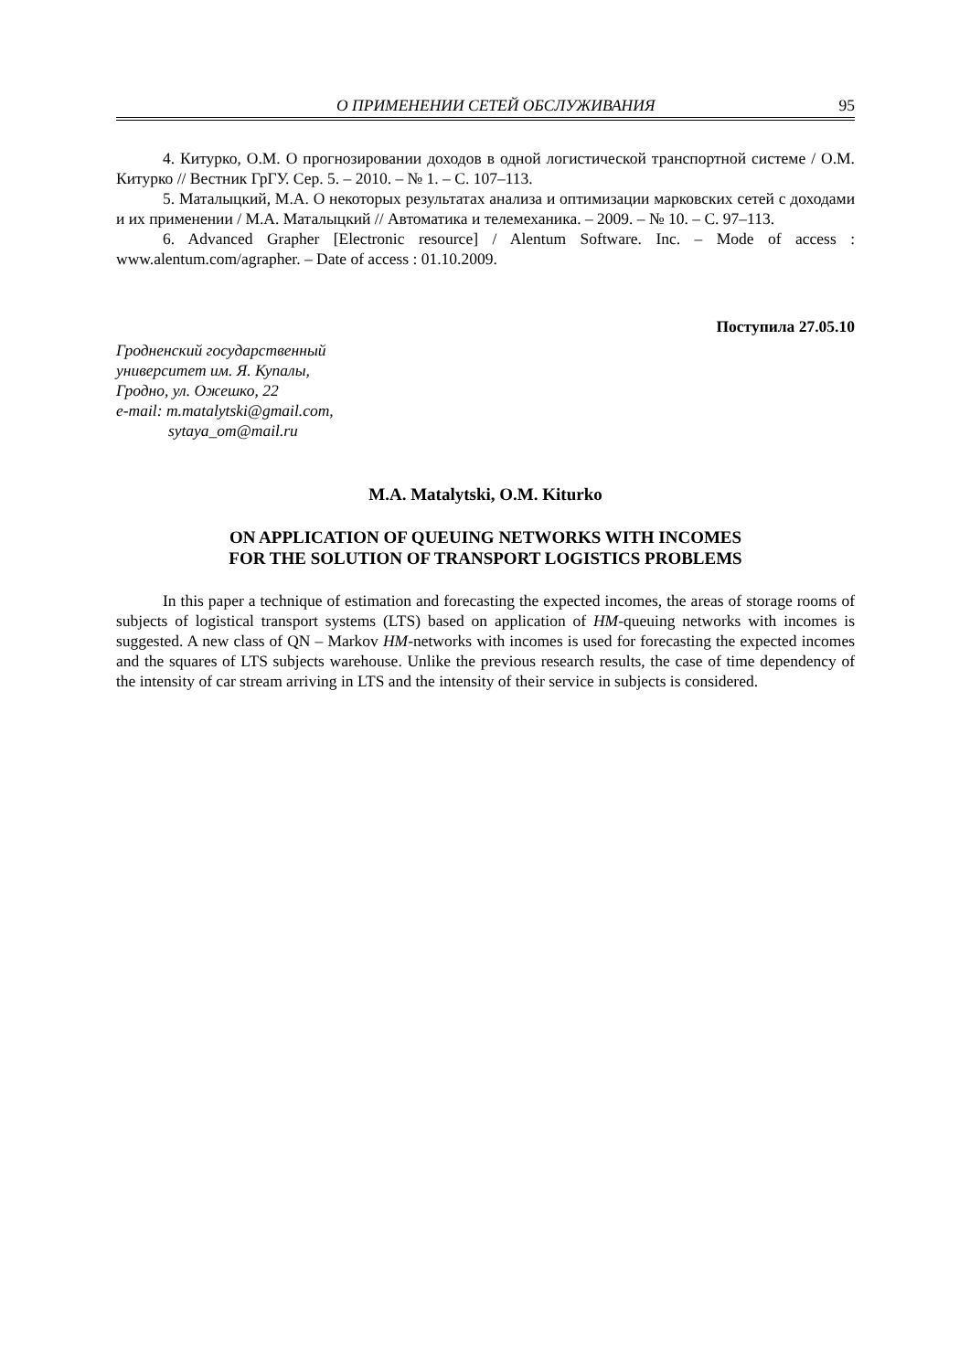О ПРИМЕНЕНИИ СЕТЕЙ ОБСЛУЖИВАНИЯ 95
4. Китурко, О.М. О прогнозировании доходов в одной логистической транспортной системе / О.М. Китурко // Вестник ГрГУ. Сер. 5. – 2010. – № 1. – С. 107–113.
5. Маталыцкий, М.А. О некоторых результатах анализа и оптимизации марковских сетей с доходами и их применении / М.А. Маталыцкий // Автоматика и телемеханика. – 2009. – № 10. – С. 97–113.
6. Advanced Grapher [Electronic resource] / Alentum Software. Inc. – Mode of access : www.alentum.com/agrapher. – Date of access : 01.10.2009.
Поступила 27.05.10
Гродненский государственный
университет им. Я. Купалы,
Гродно, ул. Ожешко, 22
e-mail: m.matalytski@gmail.com,
sytaya_om@mail.ru
M.A. Matalytski, O.M. Kiturko
ON APPLICATION OF QUEUING NETWORKS WITH INCOMES
FOR THE SOLUTION OF TRANSPORT LOGISTICS PROBLEMS
In this paper a technique of estimation and forecasting the expected incomes, the areas of storage rooms of subjects of logistical transport systems (LTS) based on application of HM-queuing networks with incomes is suggested. A new class of QN – Markov HM-networks with incomes is used for forecasting the expected incomes and the squares of LTS subjects warehouse. Unlike the previous research results, the case of time dependency of the intensity of car stream arriving in LTS and the intensity of their service in subjects is considered.